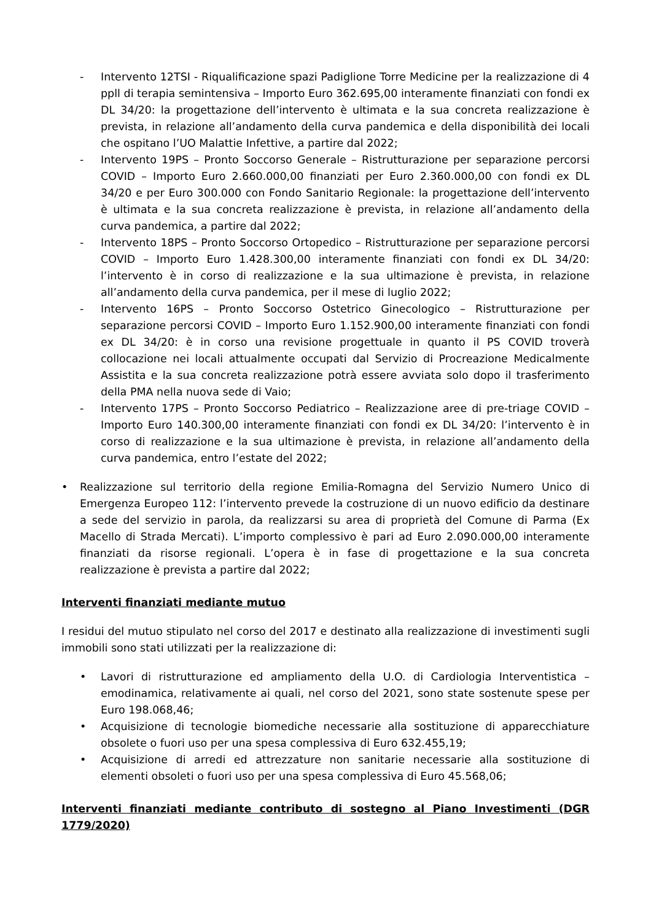- Intervento 12TSI - Riqualificazione spazi Padiglione Torre Medicine per la realizzazione di 4 ppll di terapia semintensiva – Importo Euro 362.695,00 interamente finanziati con fondi ex DL 34/20: la progettazione dell’intervento è ultimata e la sua concreta realizzazione è prevista, in relazione all’andamento della curva pandemica e della disponibilità dei locali che ospitano l’UO Malattie Infettive, a partire dal 2022;
- Intervento 19PS – Pronto Soccorso Generale – Ristrutturazione per separazione percorsi COVID – Importo Euro 2.660.000,00 finanziati per Euro 2.360.000,00 con fondi ex DL 34/20 e per Euro 300.000 con Fondo Sanitario Regionale: la progettazione dell’intervento è ultimata e la sua concreta realizzazione è prevista, in relazione all’andamento della curva pandemica, a partire dal 2022;
- Intervento 18PS – Pronto Soccorso Ortopedico – Ristrutturazione per separazione percorsi COVID – Importo Euro 1.428.300,00 interamente finanziati con fondi ex DL 34/20: l’intervento è in corso di realizzazione e la sua ultimazione è prevista, in relazione all’andamento della curva pandemica, per il mese di luglio 2022;
- Intervento 16PS – Pronto Soccorso Ostetrico Ginecologico – Ristrutturazione per separazione percorsi COVID – Importo Euro 1.152.900,00 interamente finanziati con fondi ex DL 34/20: è in corso una revisione progettuale in quanto il PS COVID troverà collocazione nei locali attualmente occupati dal Servizio di Procreazione Medicalmente Assistita e la sua concreta realizzazione potrà essere avviata solo dopo il trasferimento della PMA nella nuova sede di Vaio;
- Intervento 17PS – Pronto Soccorso Pediatrico – Realizzazione aree di pre-triage COVID – Importo Euro 140.300,00 interamente finanziati con fondi ex DL 34/20: l’intervento è in corso di realizzazione e la sua ultimazione è prevista, in relazione all’andamento della curva pandemica, entro l’estate del 2022;
• Realizzazione sul territorio della regione Emilia-Romagna del Servizio Numero Unico di Emergenza Europeo 112: l’intervento prevede la costruzione di un nuovo edificio da destinare a sede del servizio in parola, da realizzarsi su area di proprietà del Comune di Parma (Ex Macello di Strada Mercati). L’importo complessivo è pari ad Euro 2.090.000,00 interamente finanziati da risorse regionali. L’opera è in fase di progettazione e la sua concreta realizzazione è prevista a partire dal 2022;
Interventi finanziati mediante mutuo
I residui del mutuo stipulato nel corso del 2017 e destinato alla realizzazione di investimenti sugli immobili sono stati utilizzati per la realizzazione di:
• Lavori di ristrutturazione ed ampliamento della U.O. di Cardiologia Interventistica – emodinamica, relativamente ai quali, nel corso del 2021, sono state sostenute spese per Euro 198.068,46;
• Acquisizione di tecnologie biomediche necessarie alla sostituzione di apparecchiature obsolete o fuori uso per una spesa complessiva di Euro 632.455,19;
• Acquisizione di arredi ed attrezzature non sanitarie necessarie alla sostituzione di elementi obsoleti o fuori uso per una spesa complessiva di Euro 45.568,06;
Interventi finanziati mediante contributo di sostegno al Piano Investimenti (DGR 1779/2020)